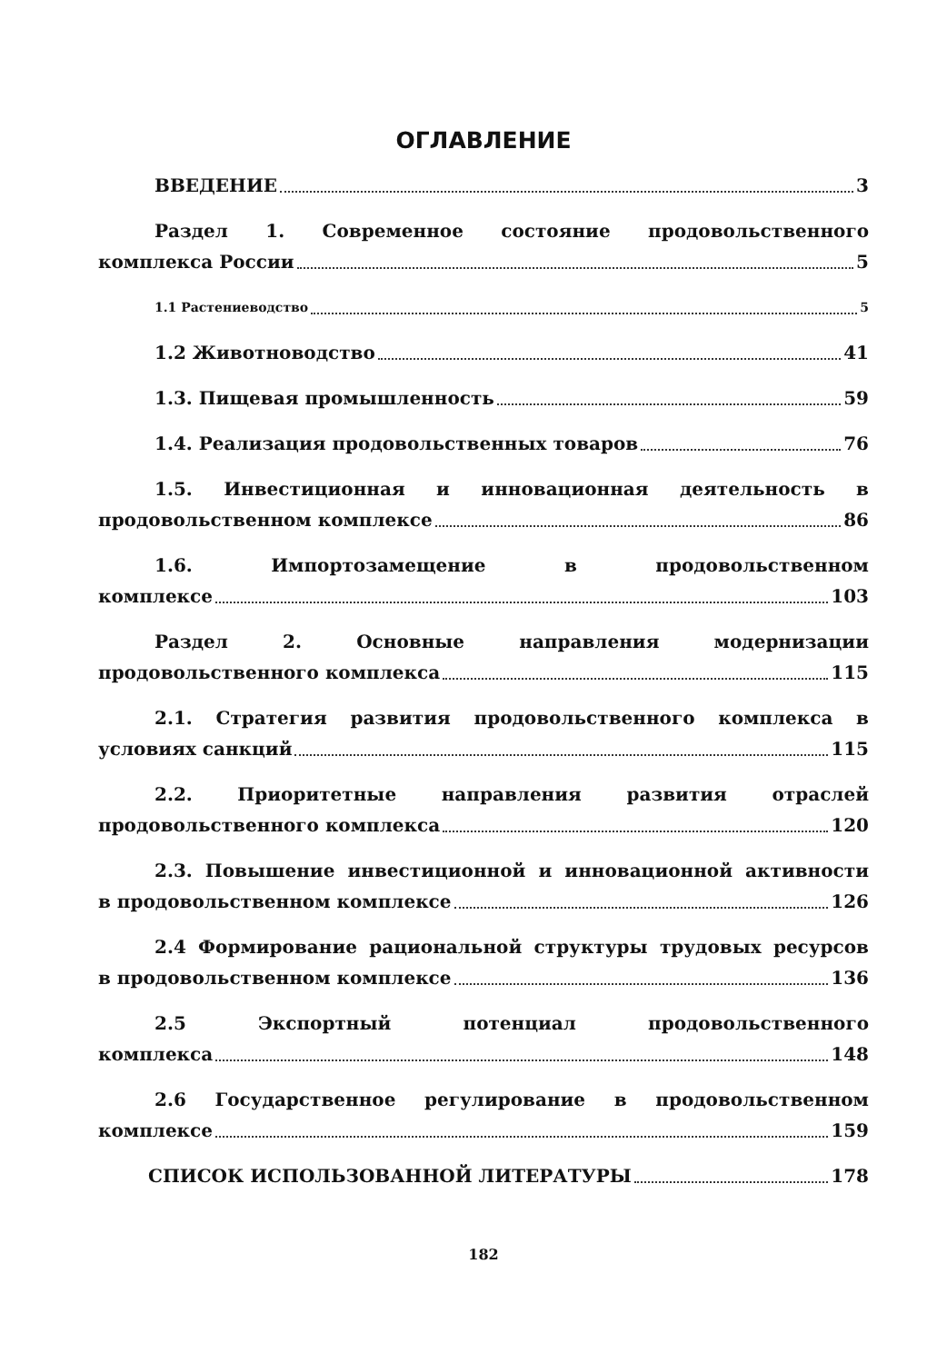ОГЛАВЛЕНИЕ
ВВЕДЕНИЕ 3
Раздел 1. Современное состояние продовольственного
комплекса России 5
1.1 Растениеводство 5
1.2 Животноводство 41
1.3. Пищевая промышленность 59
1.4. Реализация продовольственных товаров 76
1.5. Инвестиционная и инновационная деятельность в
продовольственном комплексе 86
1.6. Импортозамещение в продовольственном
комплексе 103
Раздел 2. Основные направления модернизации
продовольственного комплекса 115
2.1. Стратегия развития продовольственного комплекса в
условиях санкций 115
2.2. Приоритетные направления развития отраслей
продовольственного комплекса 120
2.3. Повышение инвестиционной и инновационной активности
в продовольственном комплексе 126
2.4 Формирование рациональной структуры трудовых ресурсов
в продовольственном комплексе 136
2.5 Экспортный потенциал продовольственного
комплекса 148
2.6 Государственное регулирование в продовольственном
комплексе 159
СПИСОК ИСПОЛЬЗОВАННОЙ ЛИТЕРАТУРЫ 178
182